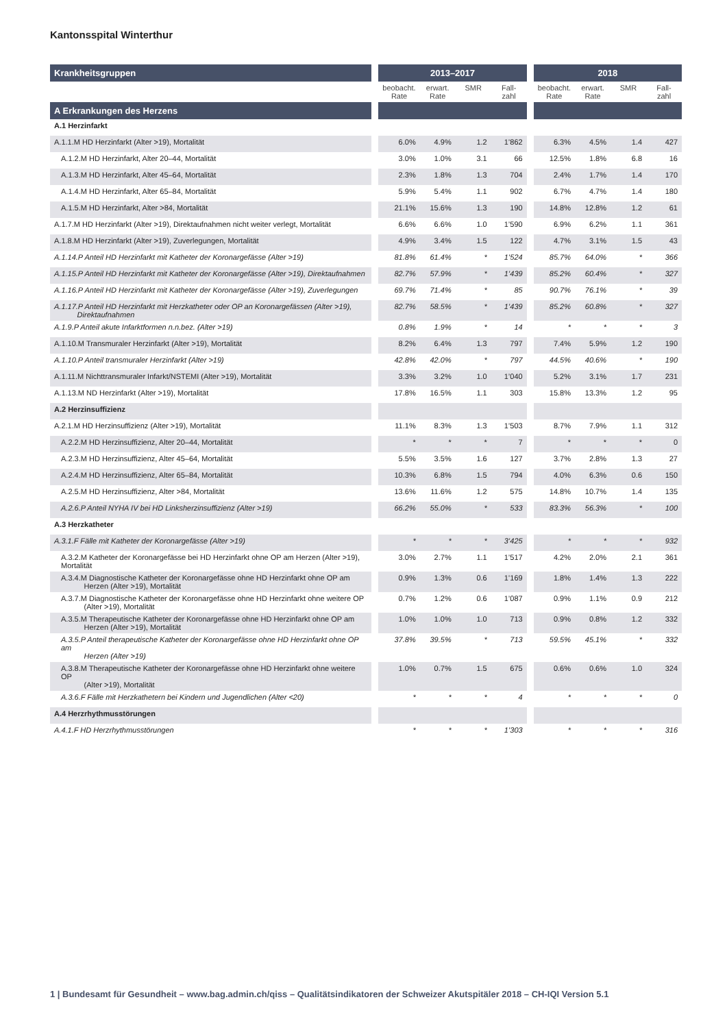Kantonsspital Winterthur
| Krankheitsgruppen | | 2013–2017 | | | | | 2018 | | | |
| --- | --- | --- | --- | --- | --- | --- | --- | --- | --- | --- |
| | | beobacht. Rate | erwart. Rate | SMR | Fall-zahl | | beobacht. Rate | erwart. Rate | SMR | Fall-zahl |
| A Erkrankungen des Herzens | | | | | | | | | | |
| A.1 Herzinfarkt | | | | | | | | | | |
| A.1.1.M HD Herzinfarkt (Alter >19), Mortalität | | 6.0% | 4.9% | 1.2 | 1’862 | | 6.3% | 4.5% | 1.4 | 427 |
| A.1.2.M HD Herzinfarkt, Alter 20–44, Mortalität | | 3.0% | 1.0% | 3.1 | 66 | | 12.5% | 1.8% | 6.8 | 16 |
| A.1.3.M HD Herzinfarkt, Alter 45–64, Mortalität | | 2.3% | 1.8% | 1.3 | 704 | | 2.4% | 1.7% | 1.4 | 170 |
| A.1.4.M HD Herzinfarkt, Alter 65–84, Mortalität | | 5.9% | 5.4% | 1.1 | 902 | | 6.7% | 4.7% | 1.4 | 180 |
| A.1.5.M HD Herzinfarkt, Alter >84, Mortalität | | 21.1% | 15.6% | 1.3 | 190 | | 14.8% | 12.8% | 1.2 | 61 |
| A.1.7.M HD Herzinfarkt (Alter >19), Direktaufnahmen nicht weiter verlegt, Mortalität | | 6.6% | 6.6% | 1.0 | 1’590 | | 6.9% | 6.2% | 1.1 | 361 |
| A.1.8.M HD Herzinfarkt (Alter >19), Zuverlegungen, Mortalität | | 4.9% | 3.4% | 1.5 | 122 | | 4.7% | 3.1% | 1.5 | 43 |
| A.1.14.P Anteil HD Herzinfarkt mit Katheter der Koronargefässe (Alter >19) | | 81.8% | 61.4% | * | 1’524 | | 85.7% | 64.0% | * | 366 |
| A.1.15.P Anteil HD Herzinfarkt mit Katheter der Koronargefässe (Alter >19), Direktaufnahmen | | 82.7% | 57.9% | * | 1’439 | | 85.2% | 60.4% | * | 327 |
| A.1.16.P Anteil HD Herzinfarkt mit Katheter der Koronargefässe (Alter >19), Zuverlegungen | | 69.7% | 71.4% | * | 85 | | 90.7% | 76.1% | * | 39 |
| A.1.17.P Anteil HD Herzinfarkt mit Herzkatheter oder OP an Koronargefässen (Alter >19), Direktaufnahmen | | 82.7% | 58.5% | * | 1’439 | | 85.2% | 60.8% | * | 327 |
| A.1.9.P Anteil akute Infarktformen n.n.bez. (Alter >19) | | 0.8% | 1.9% | * | 14 | | * | * | * | 3 |
| A.1.10.M Transmuraler Herzinfarkt (Alter >19), Mortalität | | 8.2% | 6.4% | 1.3 | 797 | | 7.4% | 5.9% | 1.2 | 190 |
| A.1.10.P Anteil transmuraler Herzinfarkt (Alter >19) | | 42.8% | 42.0% | * | 797 | | 44.5% | 40.6% | * | 190 |
| A.1.11.M Nichttransmuraler Infarkt/NSTEMI (Alter >19), Mortalität | | 3.3% | 3.2% | 1.0 | 1’040 | | 5.2% | 3.1% | 1.7 | 231 |
| A.1.13.M ND Herzinfarkt (Alter >19), Mortalität | | 17.8% | 16.5% | 1.1 | 303 | | 15.8% | 13.3% | 1.2 | 95 |
| A.2 Herzinsuffizienz | | | | | | | | | | |
| A.2.1.M HD Herzinsuffizienz (Alter >19), Mortalität | | 11.1% | 8.3% | 1.3 | 1’503 | | 8.7% | 7.9% | 1.1 | 312 |
| A.2.2.M HD Herzinsuffizienz, Alter 20–44, Mortalität | | * | * | * | 7 | | * | * | * | 0 |
| A.2.3.M HD Herzinsuffizienz, Alter 45–64, Mortalität | | 5.5% | 3.5% | 1.6 | 127 | | 3.7% | 2.8% | 1.3 | 27 |
| A.2.4.M HD Herzinsuffizienz, Alter 65–84, Mortalität | | 10.3% | 6.8% | 1.5 | 794 | | 4.0% | 6.3% | 0.6 | 150 |
| A.2.5.M HD Herzinsuffizienz, Alter >84, Mortalität | | 13.6% | 11.6% | 1.2 | 575 | | 14.8% | 10.7% | 1.4 | 135 |
| A.2.6.P Anteil NYHA IV bei HD Linksherzinsuffizienz (Alter >19) | | 66.2% | 55.0% | * | 533 | | 83.3% | 56.3% | * | 100 |
| A.3 Herzkatheter | | | | | | | | | | |
| A.3.1.F Fälle mit Katheter der Koronargefässe (Alter >19) | | * | * | * | 3’425 | | * | * | * | 932 |
| A.3.2.M Katheter der Koronargefässe bei HD Herzinfarkt ohne OP am Herzen (Alter >19), Mortalität | | 3.0% | 2.7% | 1.1 | 1’517 | | 4.2% | 2.0% | 2.1 | 361 |
| A.3.4.M Diagnostische Katheter der Koronargefässe ohne HD Herzinfarkt ohne OP am Herzen (Alter >19), Mortalität | | 0.9% | 1.3% | 0.6 | 1’169 | | 1.8% | 1.4% | 1.3 | 222 |
| A.3.7.M Diagnostische Katheter der Koronargefässe ohne HD Herzinfarkt ohne weitere OP (Alter >19), Mortalität | | 0.7% | 1.2% | 0.6 | 1’087 | | 0.9% | 1.1% | 0.9 | 212 |
| A.3.5.M Therapeutische Katheter der Koronargefässe ohne HD Herzinfarkt ohne OP am Herzen (Alter >19), Mortalität | | 1.0% | 1.0% | 1.0 | 713 | | 0.9% | 0.8% | 1.2 | 332 |
| A.3.5.P Anteil therapeutische Katheter der Koronargefässe ohne HD Herzinfarkt ohne OP am Herzen (Alter >19) | | 37.8% | 39.5% | * | 713 | | 59.5% | 45.1% | * | 332 |
| A.3.8.M Therapeutische Katheter der Koronargefässe ohne HD Herzinfarkt ohne weitere OP (Alter >19), Mortalität | | 1.0% | 0.7% | 1.5 | 675 | | 0.6% | 0.6% | 1.0 | 324 |
| A.3.6.F Fälle mit Herzkathetern bei Kindern und Jugendlichen (Alter <20) | | * | * | * | 4 | | * | * | * | 0 |
| A.4 Herzrhythmusstörungen | | | | | | | | | | |
| A.4.1.F HD Herzrhythmusstörungen | | * | * | * | 1’303 | | * | * | * | 316 |
1 | Bundesamt für Gesundheit – www.bag.admin.ch/qiss – Qualitätsindikatoren der Schweizer Akutspitäler 2018 – CH-IQI Version 5.1